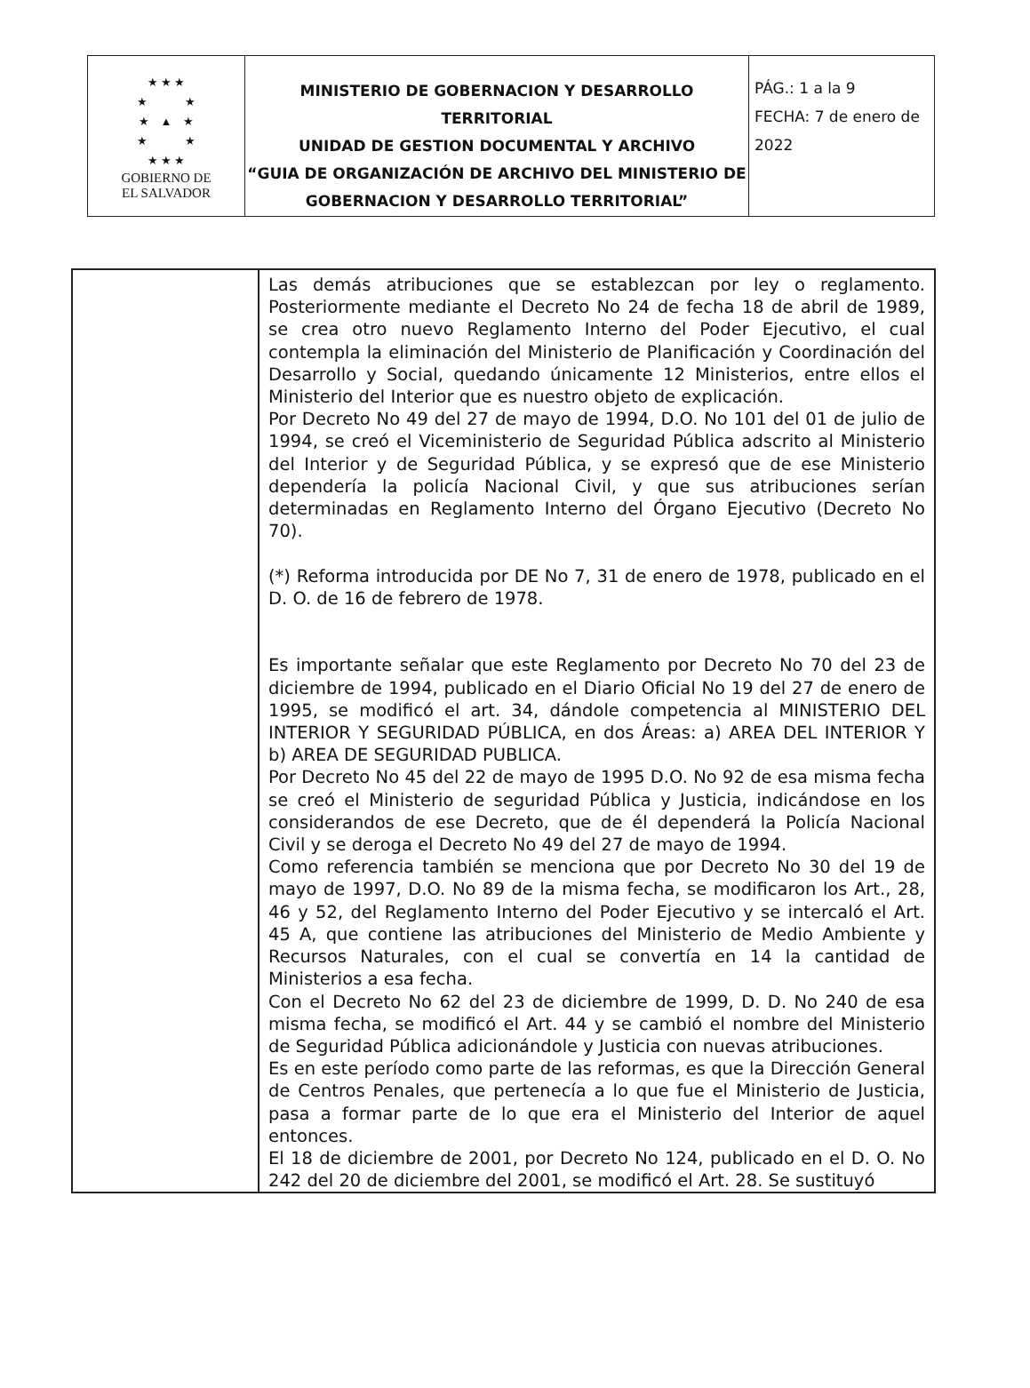| ★ ★ ★ ★ ★ ★ ▲ ★ ★ ★ ★ ★ ★ GOBIERNO DE EL SALVADOR | MINISTERIO DE GOBERNACION Y DESARROLLO TERRITORIAL UNIDAD DE GESTION DOCUMENTAL Y ARCHIVO “GUIA DE ORGANIZACIÓN DE ARCHIVO DEL MINISTERIO DE GOBERNACION Y DESARROLLO TERRITORIAL” | PÁG.: 1 a la 9 FECHA: 7 de enero de 2022 |
| | Las demás atribuciones que se establezcan por ley o reglamento. Posteriormente mediante el Decreto No 24 de fecha 18 de abril de 1989, se crea otro nuevo Reglamento Interno del Poder Ejecutivo, el cual contempla la eliminación del Ministerio de Planificación y Coordinación del Desarrollo y Social, quedando únicamente 12 Ministerios, entre ellos el Ministerio del Interior que es nuestro objeto de explicación. Por Decreto No 49 del 27 de mayo de 1994, D.O. No 101 del 01 de julio de 1994, se creó el Viceministerio de Seguridad Pública adscrito al Ministerio del Interior y de Seguridad Pública, y se expresó que de ese Ministerio dependería la policía Nacional Civil, y que sus atribuciones serían determinadas en Reglamento Interno del Órgano Ejecutivo (Decreto No 70). (*) Reforma introducida por DE No 7, 31 de enero de 1978, publicado en el D. O. de 16 de febrero de 1978. Es importante señalar que este Reglamento por Decreto No 70 del 23 de diciembre de 1994, publicado en el Diario Oficial No 19 del 27 de enero de 1995, se modificó el art. 34, dándole competencia al MINISTERIO DEL INTERIOR Y SEGURIDAD PÚBLICA, en dos Áreas: a) AREA DEL INTERIOR Y b) AREA DE SEGURIDAD PUBLICA. Por Decreto No 45 del 22 de mayo de 1995 D.O. No 92 de esa misma fecha se creó el Ministerio de seguridad Pública y Justicia, indicándose en los considerandos de ese Decreto, que de él dependerá la Policía Nacional Civil y se deroga el Decreto No 49 del 27 de mayo de 1994. Como referencia también se menciona que por Decreto No 30 del 19 de mayo de 1997, D.O. No 89 de la misma fecha, se modificaron los Art., 28, 46 y 52, del Reglamento Interno del Poder Ejecutivo y se intercaló el Art. 45 A, que contiene las atribuciones del Ministerio de Medio Ambiente y Recursos Naturales, con el cual se convertía en 14 la cantidad de Ministerios a esa fecha. Con el Decreto No 62 del 23 de diciembre de 1999, D. D. No 240 de esa misma fecha, se modificó el Art. 44 y se cambió el nombre del Ministerio de Seguridad Pública adicionándole y Justicia con nuevas atribuciones. Es en este período como parte de las reformas, es que la Dirección General de Centros Penales, que pertenecía a lo que fue el Ministerio de Justicia, pasa a formar parte de lo que era el Ministerio del Interior de aquel entonces. El 18 de diciembre de 2001, por Decreto No 124, publicado en el D. O. No 242 del 20 de diciembre del 2001, se modificó el Art. 28. Se sustituyó |